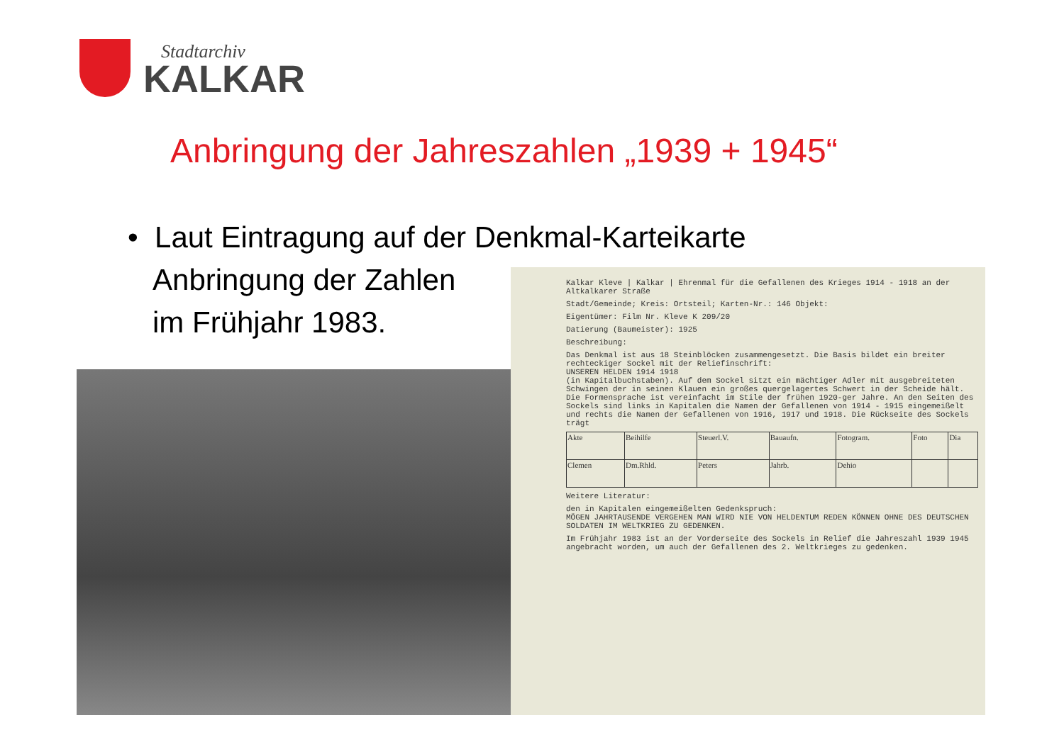Stadtarchiv
KALKAR
Anbringung der Jahreszahlen „1939 + 1945“
• Laut Eintragung auf der Denkmal-Karteikarte
Anbringung der Zahlen
im Frühjahr 1983.
Kalkar Kleve | Kalkar | Ehrenmal für die Gefallenen des Krieges 1914 - 1918 an der Altkalkarer Straße
Stadt/Gemeinde; Kreis: Ortsteil; Karten-Nr.: 146 Objekt:
Eigentümer: Film Nr. Kleve K 209/20
Datierung (Baumeister): 1925
Beschreibung:
Das Denkmal ist aus 18 Steinblöcken zusammengesetzt. Die Basis bildet ein breiter rechteckiger Sockel mit der Reliefinschrift:
UNSEREN HELDEN 1914 1918
(in Kapitalbuchstaben). Auf dem Sockel sitzt ein mächtiger Adler mit ausgebreiteten Schwingen der in seinen Klauen ein großes quergelagertes Schwert in der Scheide hält. Die Formensprache ist vereinfacht im Stile der frühen 1920-ger Jahre. An den Seiten des Sockels sind links in Kapitalen die Namen der Gefallenen von 1914 - 1915 eingemeißelt und rechts die Namen der Gefallenen von 1916, 1917 und 1918. Die Rückseite des Sockels trägt
| Akte | Beihilfe | Steuerl.V. | Bauaufn. | Fotogram. | Foto | Dia |
| Clemen | Dm.Rhld. | Peters | Jahrb. | Dehio | | |
Weitere Literatur:
den in Kapitalen eingemeißelten Gedenkspruch:
MÖGEN JAHRTAUSENDE VERGEHEN MAN WIRD NIE VON HELDENTUM REDEN KÖNNEN OHNE DES DEUTSCHEN SOLDATEN IM WELTKRIEG ZU GEDENKEN.
Im Frühjahr 1983 ist an der Vorderseite des Sockels in Relief die Jahreszahl 1939 1945 angebracht worden, um auch der Gefallenen des 2. Weltkrieges zu gedenken.